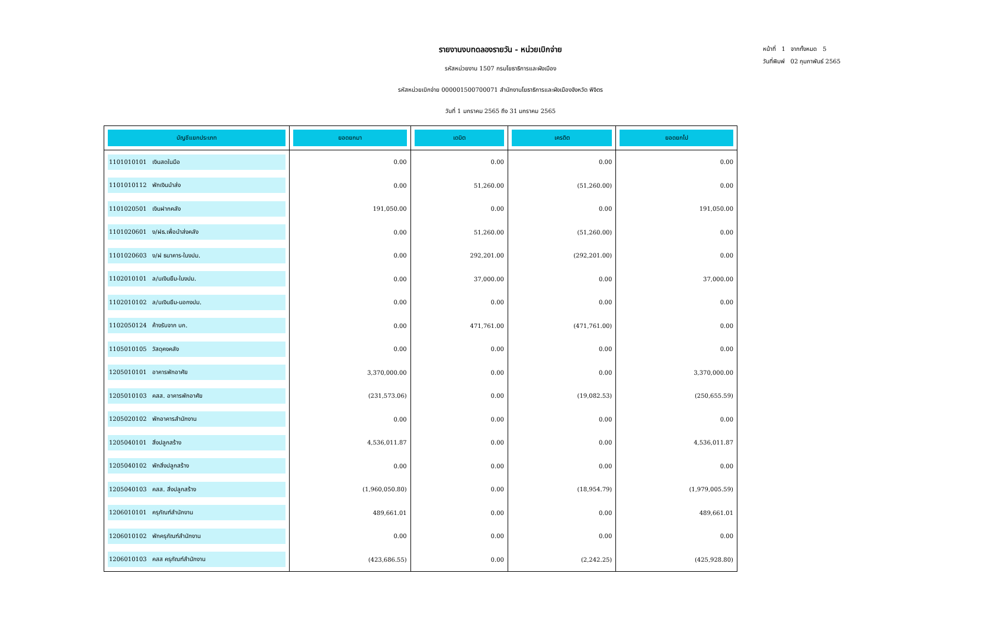รายงานงบทดลองรายวัน - หน่วยเบิกจ่าย
รหัสหน่วยงาน 1507 กรมโยธาธิการและผังเมือง
รหัสหน่วยเบิกจ่าย 000001500700071 สำนักงานโยธาธิการและผังเมืองจังหวัด พิจิตร
วันที่ 1 มกราคม 2565 ถึง 31 มกราคม 2565
หน้าที่ 1 จากทั้งหมด 5
วันที่พิมพ์ 02 กุมภาพันธ์ 2565
| บัญชีแยกประเภท | ยอดยกมา | เดบิต | เครดิต | ยอดยกไป |
| --- | --- | --- | --- | --- |
| 1101010101 เงินสดในมือ | 0.00 | 0.00 | 0.00 | 0.00 |
| 1101010112 พักเงินนำส่ง | 0.00 | 51,260.00 | (51,260.00) | 0.00 |
| 1101020501 เงินฝากคลัง | 191,050.00 | 0.00 | 0.00 | 191,050.00 |
| 1101020601 ง/ฝธ.เพื่อนำส่งคลัง | 0.00 | 51,260.00 | (51,260.00) | 0.00 |
| 1101020603 ง/ฝ ธนาคาร-ในงปม. | 0.00 | 292,201.00 | (292,201.00) | 0.00 |
| 1102010101 ล/นเงินยืม-ในงปม. | 0.00 | 37,000.00 | 0.00 | 37,000.00 |
| 1102010102 ล/นเงินยืม-นอกงปม. | 0.00 | 0.00 | 0.00 | 0.00 |
| 1102050124 ค้างรับจาก บก. | 0.00 | 471,761.00 | (471,761.00) | 0.00 |
| 1105010105 วัสดุคงคลัง | 0.00 | 0.00 | 0.00 | 0.00 |
| 1205010101 อาคารพักอาศัย | 3,370,000.00 | 0.00 | 0.00 | 3,370,000.00 |
| 1205010103 คสส. อาคารพักอาศัย | (231,573.06) | 0.00 | (19,082.53) | (250,655.59) |
| 1205020102 พักอาคารสำนักงาน | 0.00 | 0.00 | 0.00 | 0.00 |
| 1205040101 สิ่งปลูกสร้าง | 4,536,011.87 | 0.00 | 0.00 | 4,536,011.87 |
| 1205040102 พักสิ่งปลูกสร้าง | 0.00 | 0.00 | 0.00 | 0.00 |
| 1205040103 คสส. สิ่งปลูกสร้าง | (1,960,050.80) | 0.00 | (18,954.79) | (1,979,005.59) |
| 1206010101 ครุภัณฑ์สำนักงาน | 489,661.01 | 0.00 | 0.00 | 489,661.01 |
| 1206010102 พักครุภัณฑ์สำนักงาน | 0.00 | 0.00 | 0.00 | 0.00 |
| 1206010103 คสส ครุภัณฑ์สำนักงาน | (423,686.55) | 0.00 | (2,242.25) | (425,928.80) |